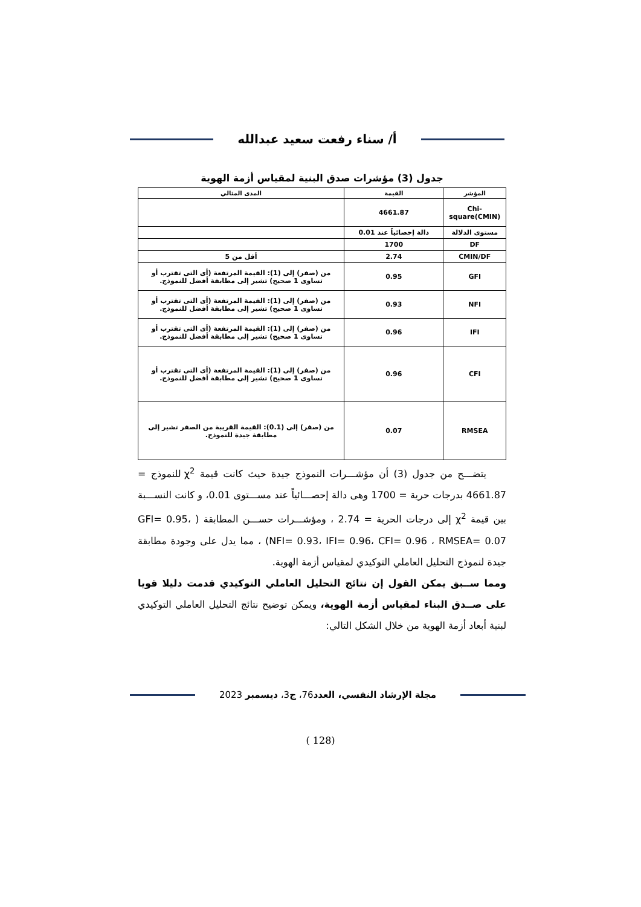أ/ سناء رفعت سعيد عبدالله
جدول (3) مؤشرات صدق البنية لمقياس أزمة الهوية
| المؤشر | القيمة | المدى المثالي |
| --- | --- | --- |
| Chi-square(CMIN) | 4661.87 | |
| مستوى الدلالة | دالة إحصائياً عند 0.01 | |
| DF | 1700 | |
| CMIN/DF | 2.74 | أقل من 5 |
| GFI | 0.95 | من (صفر) إلى (1): القيمة المرتفعة (أى التى تقترب أو تساوى 1 صحيح) تشير إلى مطابقة أفضل للنموذج. |
| NFI | 0.93 | من (صفر) إلى (1): القيمة المرتفعة (أى التى تقترب أو تساوى 1 صحيح) تشير إلى مطابقة أفضل للنموذج. |
| IFI | 0.96 | من (صفر) إلى (1): القيمة المرتفعة (أى التى تقترب أو تساوى 1 صحيح) تشير إلى مطابقة أفضل للنموذج. |
| CFI | 0.96 | من (صفر) إلى (1): القيمة المرتفعة (أى التى تقترب أو تساوى 1 صحيح) تشير إلى مطابقة أفضل للنموذج. |
| RMSEA | 0.07 | من (صفر) إلى (0.1): القيمة القريبة من الصفر تشير إلى مطابقة جيدة للنموذج. |
يتضـــح من جدول (3) أن مؤشـــرات النموذج جيدة حيث كانت قيمة χ<sup>2</sup> للنموذج = 4661.87 بدرجات حرية = 1700 وهى دالة إحصـــائياً عند مســـتوى 0.01، و كانت النســـبة بين قيمة χ<sup>2</sup> إلى درجات الحرية = 2.74 ، ومؤشـــرات حســـن المطابقة ( GFI= 0.95، NFI= 0.93، IFI= 0.96، CFI= 0.96 ، RMSEA= 0.07) ، مما يدل على وجودة مطابقة جيدة لنموذج التحليل العاملي التوكيدي لمقياس أزمة الهوية.
ومما ســبق يمكن القول إن نتائج التحليل العاملي التوكيدي قدمت دليلا قويا على صــدق البناء لمقياس أزمة الهوية، ويمكن توضيح نتائج التحليل العاملي التوكيدي لبنية أبعاد أزمة الهوية من خلال الشكل التالي:
مجلة الإرشاد النفسي، العدد76، ج3، ديسمبر 2023
(128 )